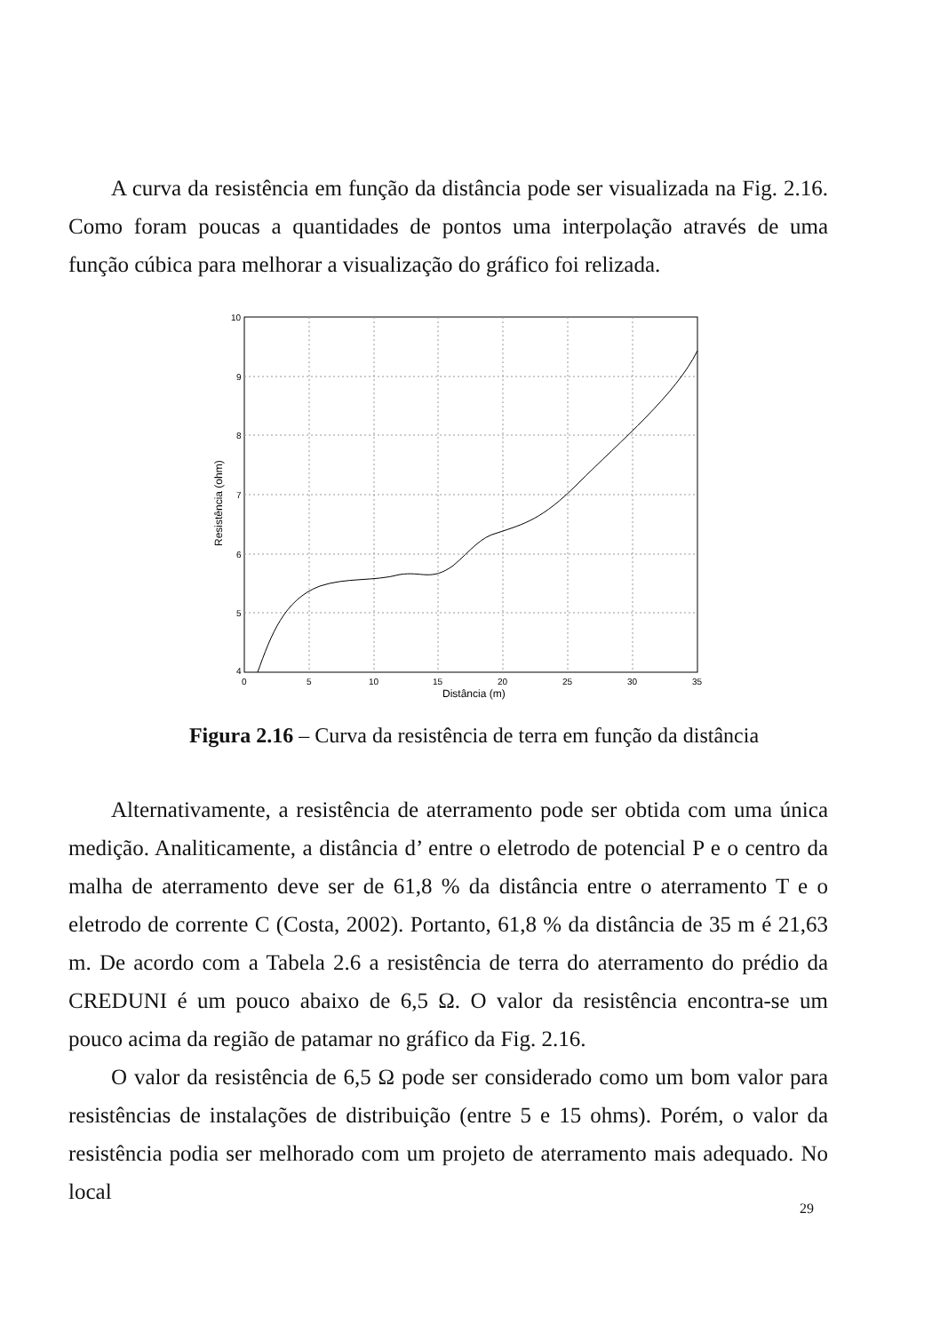A curva da resistência em função da distância pode ser visualizada na Fig. 2.16. Como foram poucas a quantidades de pontos uma interpolação através de uma função cúbica para melhorar a visualização do gráfico foi relizada.
10
9
8
7
6
5
4
0
5
10
15
20
25
30
35
Distância (m)
Resistência (ohm)
Figura 2.16 – Curva da resistência de terra em função da distância
Alternativamente, a resistência de aterramento pode ser obtida com uma única medição. Analiticamente, a distância d’ entre o eletrodo de potencial P e o centro da malha de aterramento deve ser de 61,8 % da distância entre o aterramento T e o eletrodo de corrente C (Costa, 2002). Portanto, 61,8 % da distância de 35 m é 21,63 m. De acordo com a Tabela 2.6 a resistência de terra do aterramento do prédio da CREDUNI é um pouco abaixo de 6,5 Ω. O valor da resistência encontra-se um pouco acima da região de patamar no gráfico da Fig. 2.16.
O valor da resistência de 6,5 Ω pode ser considerado como um bom valor para resistências de instalações de distribuição (entre 5 e 15 ohms). Porém, o valor da resistência podia ser melhorado com um projeto de aterramento mais adequado. No local
29